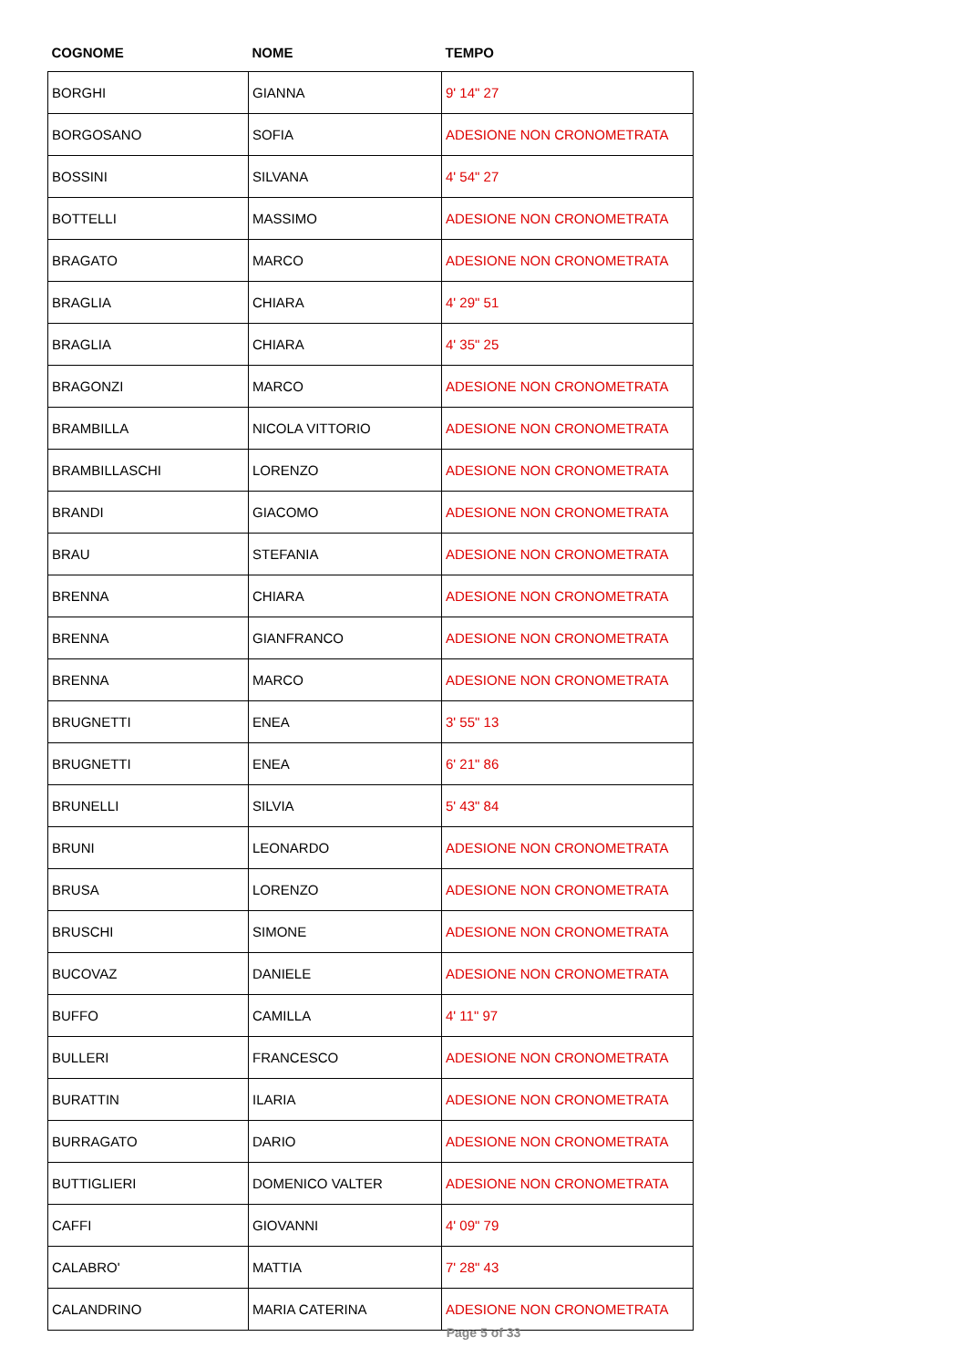| COGNOME | NOME | TEMPO |
| --- | --- | --- |
| BORGHI | GIANNA | 9' 14" 27 |
| BORGOSANO | SOFIA | ADESIONE NON CRONOMETRATA |
| BOSSINI | SILVANA | 4' 54" 27 |
| BOTTELLI | MASSIMO | ADESIONE NON CRONOMETRATA |
| BRAGATO | MARCO | ADESIONE NON CRONOMETRATA |
| BRAGLIA | CHIARA | 4' 29" 51 |
| BRAGLIA | CHIARA | 4' 35" 25 |
| BRAGONZI | MARCO | ADESIONE NON CRONOMETRATA |
| BRAMBILLA | NICOLA VITTORIO | ADESIONE NON CRONOMETRATA |
| BRAMBILLASCHI | LORENZO | ADESIONE NON CRONOMETRATA |
| BRANDI | GIACOMO | ADESIONE NON CRONOMETRATA |
| BRAU | STEFANIA | ADESIONE NON CRONOMETRATA |
| BRENNA | CHIARA | ADESIONE NON CRONOMETRATA |
| BRENNA | GIANFRANCO | ADESIONE NON CRONOMETRATA |
| BRENNA | MARCO | ADESIONE NON CRONOMETRATA |
| BRUGNETTI | ENEA | 3' 55" 13 |
| BRUGNETTI | ENEA | 6' 21" 86 |
| BRUNELLI | SILVIA | 5' 43" 84 |
| BRUNI | LEONARDO | ADESIONE NON CRONOMETRATA |
| BRUSA | LORENZO | ADESIONE NON CRONOMETRATA |
| BRUSCHI | SIMONE | ADESIONE NON CRONOMETRATA |
| BUCOVAZ | DANIELE | ADESIONE NON CRONOMETRATA |
| BUFFO | CAMILLA | 4' 11" 97 |
| BULLERI | FRANCESCO | ADESIONE NON CRONOMETRATA |
| BURATTIN | ILARIA | ADESIONE NON CRONOMETRATA |
| BURRAGATO | DARIO | ADESIONE NON CRONOMETRATA |
| BUTTIGLIERI | DOMENICO VALTER | ADESIONE NON CRONOMETRATA |
| CAFFI | GIOVANNI | 4' 09" 79 |
| CALABRO' | MATTIA | 7' 28" 43 |
| CALANDRINO | MARIA CATERINA | ADESIONE NON CRONOMETRATA |
Page 5 of 33